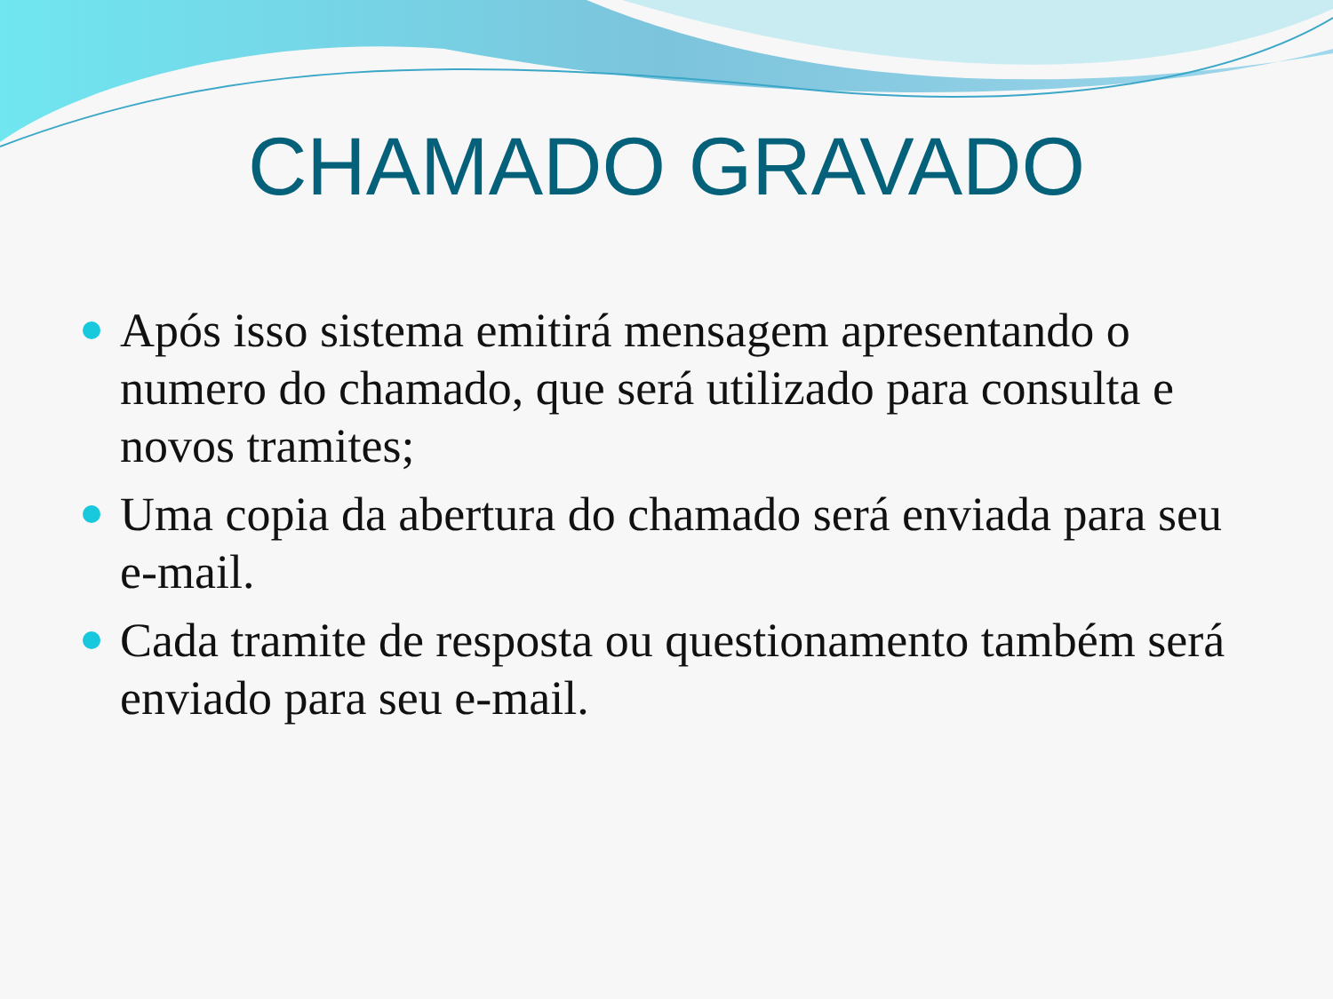CHAMADO GRAVADO
Após isso sistema emitirá mensagem apresentando o numero do chamado, que será utilizado para consulta e novos tramites;
Uma copia da abertura do chamado será enviada para seu e-mail.
Cada tramite de resposta ou questionamento também será enviado para seu e-mail.